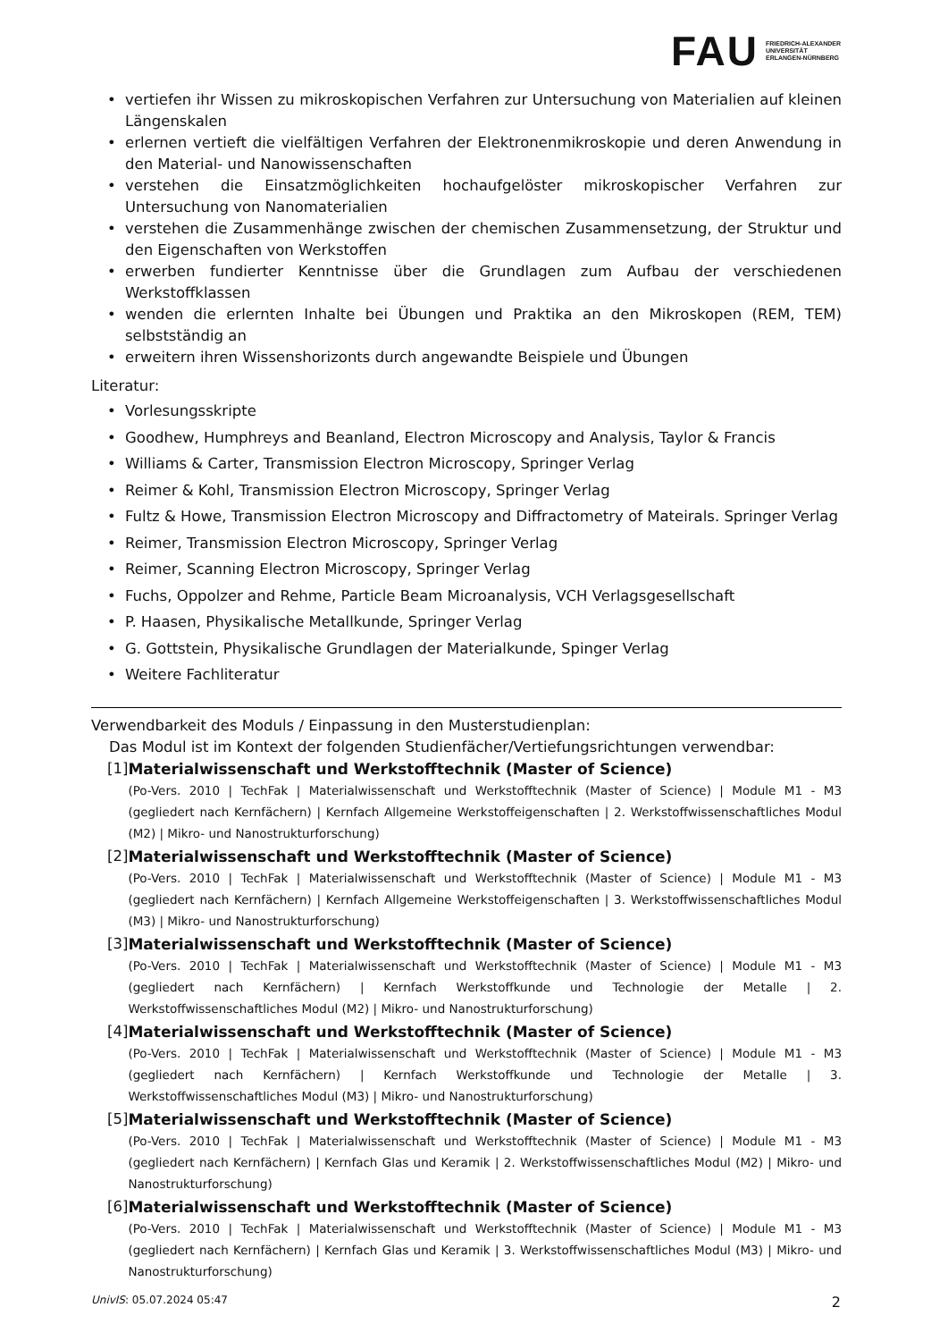FAU FRIEDRICH-ALEXANDER
UNIVERSITÄT
ERLANGEN-NÜRNBERG
• vertiefen ihr Wissen zu mikroskopischen Verfahren zur Untersuchung von Materialien auf kleinen Längenskalen
• erlernen vertieft die vielfältigen Verfahren der Elektronenmikroskopie und deren Anwendung in den Material- und Nanowissenschaften
• verstehen die Einsatzmöglichkeiten hochaufgelöster mikroskopischer Verfahren zur Untersuchung von Nanomaterialien
• verstehen die Zusammenhänge zwischen der chemischen Zusammensetzung, der Struktur und den Eigenschaften von Werkstoffen
• erwerben fundierter Kenntnisse über die Grundlagen zum Aufbau der verschiedenen Werkstoffklassen
• wenden die erlernten Inhalte bei Übungen und Praktika an den Mikroskopen (REM, TEM) selbstständig an
• erweitern ihren Wissenshorizonts durch angewandte Beispiele und Übungen
Literatur:
• Vorlesungsskripte
• Goodhew, Humphreys and Beanland, Electron Microscopy and Analysis, Taylor & Francis
• Williams & Carter, Transmission Electron Microscopy, Springer Verlag
• Reimer & Kohl, Transmission Electron Microscopy, Springer Verlag
• Fultz & Howe, Transmission Electron Microscopy and Diffractometry of Mateirals. Springer Verlag
• Reimer, Transmission Electron Microscopy, Springer Verlag
• Reimer, Scanning Electron Microscopy, Springer Verlag
• Fuchs, Oppolzer and Rehme, Particle Beam Microanalysis, VCH Verlagsgesellschaft
• P. Haasen, Physikalische Metallkunde, Springer Verlag
• G. Gottstein, Physikalische Grundlagen der Materialkunde, Spinger Verlag
• Weitere Fachliteratur
Verwendbarkeit des Moduls / Einpassung in den Musterstudienplan:
Das Modul ist im Kontext der folgenden Studienfächer/Vertiefungsrichtungen verwendbar:
[1] Materialwissenschaft und Werkstofftechnik (Master of Science)
(Po-Vers. 2010 | TechFak | Materialwissenschaft und Werkstofftechnik (Master of Science) | Module M1 - M3 (gegliedert nach Kernfächern) | Kernfach Allgemeine Werkstoffeigenschaften | 2. Werkstoffwissenschaftliches Modul (M2) | Mikro- und Nanostrukturforschung)
[2] Materialwissenschaft und Werkstofftechnik (Master of Science)
(Po-Vers. 2010 | TechFak | Materialwissenschaft und Werkstofftechnik (Master of Science) | Module M1 - M3 (gegliedert nach Kernfächern) | Kernfach Allgemeine Werkstoffeigenschaften | 3. Werkstoffwissenschaftliches Modul (M3) | Mikro- und Nanostrukturforschung)
[3] Materialwissenschaft und Werkstofftechnik (Master of Science)
(Po-Vers. 2010 | TechFak | Materialwissenschaft und Werkstofftechnik (Master of Science) | Module M1 - M3 (gegliedert nach Kernfächern) | Kernfach Werkstoffkunde und Technologie der Metalle | 2. Werkstoffwissenschaftliches Modul (M2) | Mikro- und Nanostrukturforschung)
[4] Materialwissenschaft und Werkstofftechnik (Master of Science)
(Po-Vers. 2010 | TechFak | Materialwissenschaft und Werkstofftechnik (Master of Science) | Module M1 - M3 (gegliedert nach Kernfächern) | Kernfach Werkstoffkunde und Technologie der Metalle | 3. Werkstoffwissenschaftliches Modul (M3) | Mikro- und Nanostrukturforschung)
[5] Materialwissenschaft und Werkstofftechnik (Master of Science)
(Po-Vers. 2010 | TechFak | Materialwissenschaft und Werkstofftechnik (Master of Science) | Module M1 - M3 (gegliedert nach Kernfächern) | Kernfach Glas und Keramik | 2. Werkstoffwissenschaftliches Modul (M2) | Mikro- und Nanostrukturforschung)
[6] Materialwissenschaft und Werkstofftechnik (Master of Science)
(Po-Vers. 2010 | TechFak | Materialwissenschaft und Werkstofftechnik (Master of Science) | Module M1 - M3 (gegliedert nach Kernfächern) | Kernfach Glas und Keramik | 3. Werkstoffwissenschaftliches Modul (M3) | Mikro- und Nanostrukturforschung)
UnivIS: 05.07.2024 05:47 2